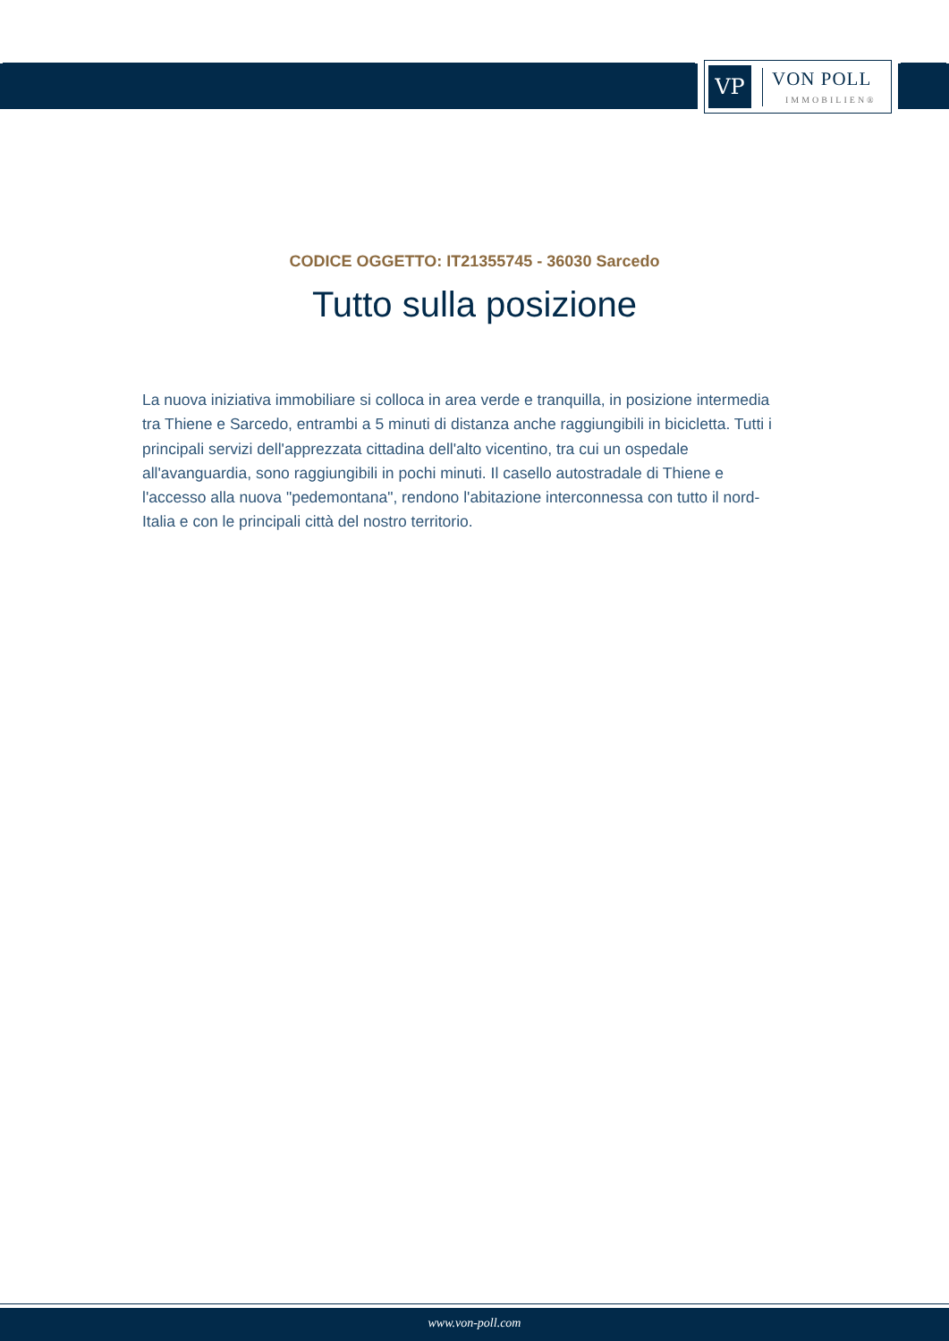VP
VON POLL
IMMOBILIEN®
CODICE OGGETTO: IT21355745 - 36030 Sarcedo
Tutto sulla posizione
La nuova iniziativa immobiliare si colloca in area verde e tranquilla, in posizione intermedia tra Thiene e Sarcedo, entrambi a 5 minuti di distanza anche raggiungibili in bicicletta. Tutti i principali servizi dell'apprezzata cittadina dell'alto vicentino, tra cui un ospedale all'avanguardia, sono raggiungibili in pochi minuti. Il casello autostradale di Thiene e l'accesso alla nuova "pedemontana", rendono l'abitazione interconnessa con tutto il nord-Italia e con le principali città del nostro territorio.
www.von-poll.com